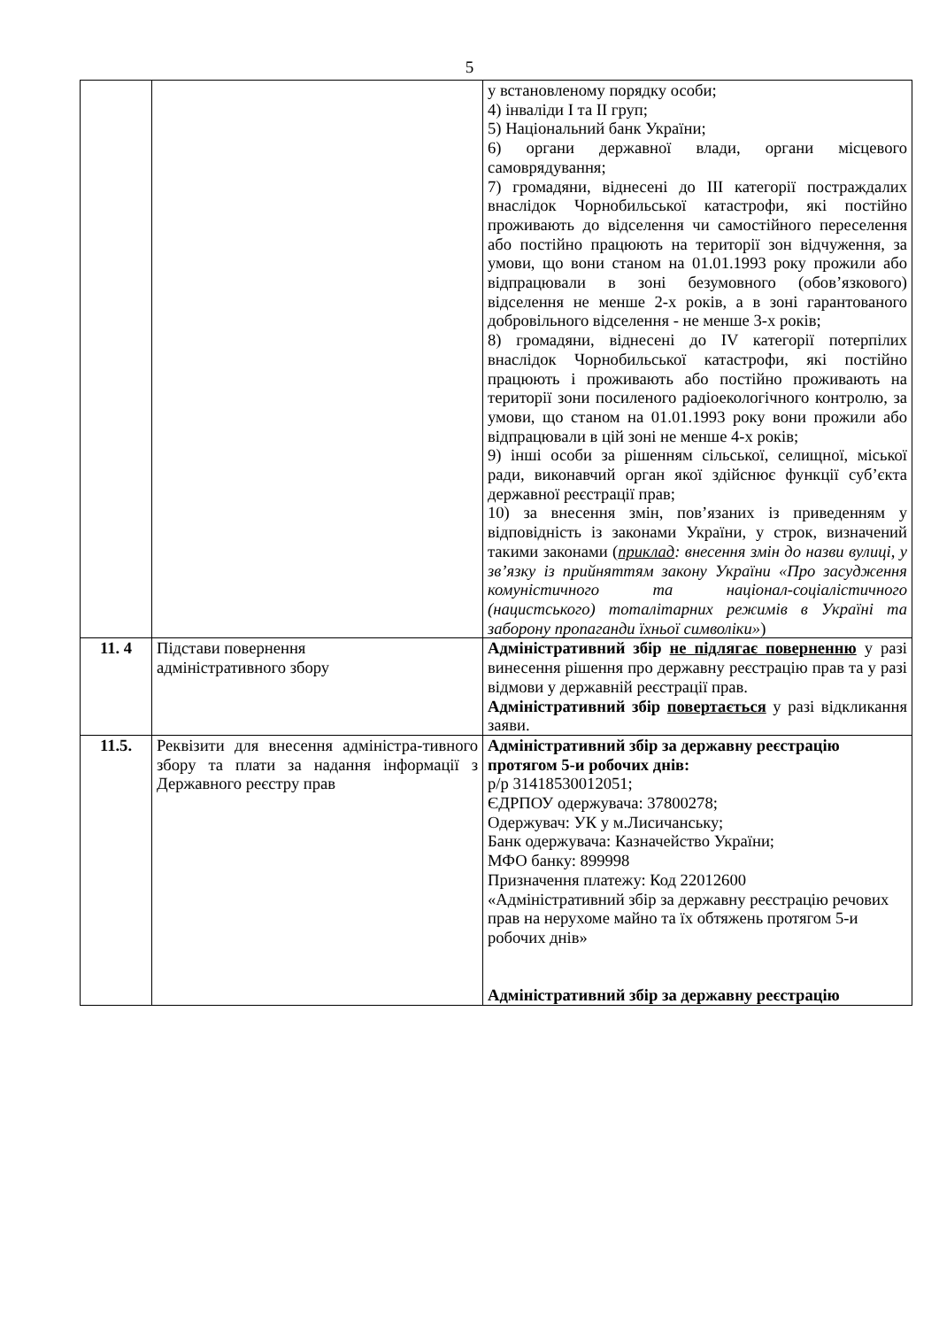5
| | | у встановленому порядку особи; 4) інваліди I та II груп; 5) Національний банк України; 6) органи державної влади, органи місцевого самоврядування; 7) громадяни, віднесені до III категорії постраждалих внаслідок Чорнобильської катастрофи, які постійно проживають до відселення чи самостійного переселення або постійно працюють на території зон відчуження, за умови, що вони станом на 01.01.1993 року прожили або відпрацювали в зоні безумовного (обов’язкового) відселення не менше 2-х років, а в зоні гарантованого добровільного відселення - не менше 3-х років; 8) громадяни, віднесені до IV категорії потерпілих внаслідок Чорнобильської катастрофи, які постійно працюють і проживають або постійно проживають на території зони посиленого радіоекологічного контролю, за умови, що станом на 01.01.1993 року вони прожили або відпрацювали в цій зоні не менше 4-х років; 9) інші особи за рішенням сільської, селищної, міської ради, виконавчий орган якої здійснює функції суб’єкта державної реєстрації прав; 10) за внесення змін, пов’язаних із приведенням у відповідність із законами України, у строк, визначений такими законами ( приклад : внесення змін до назви вулиці, у зв’язку із прийняттям закону України «Про засудження комуністичного та націонал-соціалістичного (нацистського) тоталітарних режимів в Україні та заборону пропаганди їхньої символіки» ) |
| 11. 4 | Підстави повернення адміністративного збору | Адміністративний збір не підлягає поверненню у разі винесення рішення про державну реєстрацію прав та у разі відмови у державній реєстрації прав. Адміністративний збір повертається у разі відкликання заяви. |
| 11.5. | Реквізити для внесення адміністра-тивного збору та плати за надання інформації з Державного реєстру прав | Адміністративний збір за державну реєстрацію протягом 5-и робочих днів: р/р 31418530012051; ЄДРПОУ одержувача: 37800278; Одержувач: УК у м.Лисичанську; Банк одержувача: Казначейство України; МФО банку: 899998 Призначення платежу: Код 22012600 «Адміністративний збір за державну реєстрацію речових прав на нерухоме майно та їх обтяжень протягом 5-и робочих днів» Адміністративний збір за державну реєстрацію |